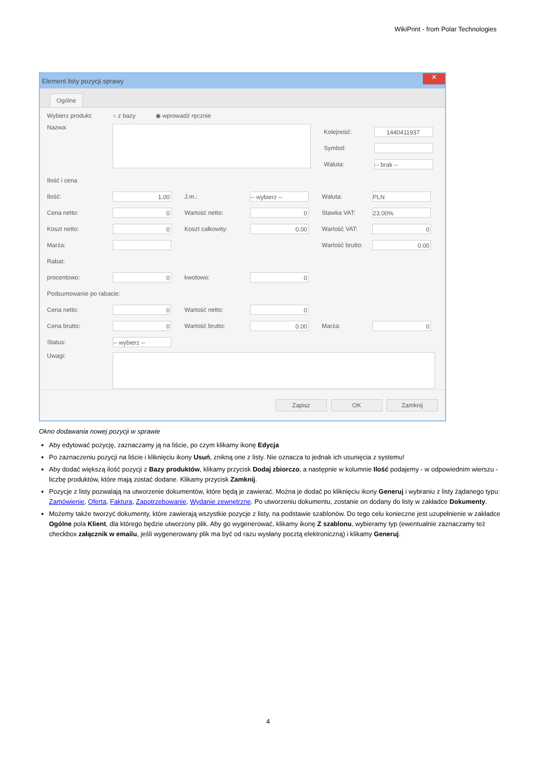WikiPrint - from Polar Technologies
Element listy pozycji sprawy ✕
Ogólne
Wybierz produkt: ○ z bazy ◉ wprowadź ręcznie
Nazwa:
Kolejność:
1440411937
Symbol:
Waluta:
-- brak --
Ilość i cena
Ilość:
1.00
J.m.:
-- wybierz --
Waluta:
PLN
Cena netto:
0
Wartość netto:
0
Stawka VAT:
23.00%
Koszt netto:
0
Koszt całkowity:
0.00
Wartość VAT:
0
Marża:
Wartość brutto:
0.00
Rabat:
procentowo:
0
kwotowo:
0
Podsumowanie po rabacie:
Cena netto:
0
Wartość netto:
0
Cena brutto:
0
Wartość brutto:
0.00
Marża:
0
Status:
-- wybierz --
Uwagi:
Zapisz OK Zamknij
Okno dodawania nowej pozycji w sprawie
Aby edytować pozycję, zaznaczamy ją na liście, po czym klikamy ikonę Edycja
Po zaznaczeniu pozycji na liście i kliknięciu ikony Usuń, znikną one z listy. Nie oznacza to jednak ich usunięcia z systemu!
Aby dodać większą ilość pozycji z Bazy produktów, klikamy przycisk Dodaj zbiorczo, a następnie w kolumnie Ilość podajemy - w odpowiednim wierszu - liczbę produktów, które mają zostać dodane. Klikamy przycisk Zamknij.
Pozycje z listy pozwalają na utworzenie dokumentów, które będą je zawierać. Można je dodać po kliknięciu ikony Generuj i wybraniu z listy żądanego typu: Zamówienie, Oferta, Faktura, Zapotrzebowanie, Wydanie zewnętrzne. Po utworzeniu dokumentu, zostanie on dodany do listy w zakładce Dokumenty.
Możemy także tworzyć dokumenty, które zawierają wszystkie pozycje z listy, na podstawie szablonów. Do tego celu konieczne jest uzupełnienie w zakładce Ogólne pola Klient, dla którego będzie utworzony plik. Aby go wygenerować, klikamy ikonę Z szablonu, wybieramy typ (ewentualnie zaznaczamy też checkbox załącznik w emailu, jeśli wygenerowany plik ma być od razu wysłany pocztą elektroniczną) i klikamy Generuj.
4